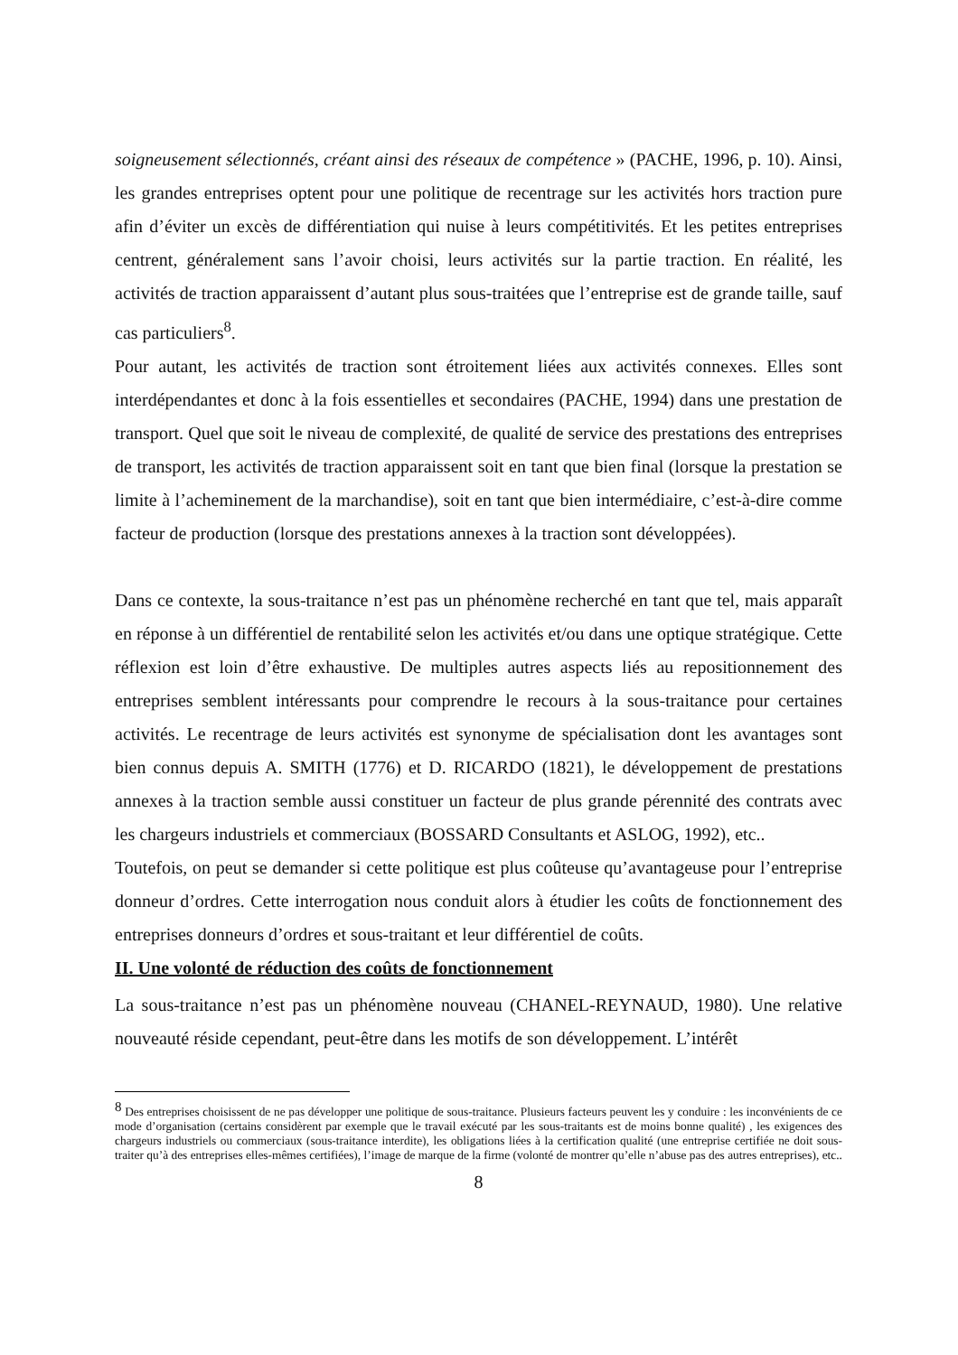soigneusement sélectionnés, créant ainsi des réseaux de compétence » (PACHE, 1996, p. 10). Ainsi, les grandes entreprises optent pour une politique de recentrage sur les activités hors traction pure afin d’éviter un excès de différentiation qui nuise à leurs compétitivités. Et les petites entreprises centrent, généralement sans l’avoir choisi, leurs activités sur la partie traction. En réalité, les activités de traction apparaissent d’autant plus sous-traitées que l’entreprise est de grande taille, sauf cas particuliers<sup>8</sup>.
Pour autant, les activités de traction sont étroitement liées aux activités connexes. Elles sont interdépendantes et donc à la fois essentielles et secondaires (PACHE, 1994) dans une prestation de transport. Quel que soit le niveau de complexité, de qualité de service des prestations des entreprises de transport, les activités de traction apparaissent soit en tant que bien final (lorsque la prestation se limite à l’acheminement de la marchandise), soit en tant que bien intermédiaire, c’est-à-dire comme facteur de production (lorsque des prestations annexes à la traction sont développées).
Dans ce contexte, la sous-traitance n’est pas un phénomène recherché en tant que tel, mais apparaît en réponse à un différentiel de rentabilité selon les activités et/ou dans une optique stratégique. Cette réflexion est loin d’être exhaustive. De multiples autres aspects liés au repositionnement des entreprises semblent intéressants pour comprendre le recours à la sous-traitance pour certaines activités. Le recentrage de leurs activités est synonyme de spécialisation dont les avantages sont bien connus depuis A. SMITH (1776) et D. RICARDO (1821), le développement de prestations annexes à la traction semble aussi constituer un facteur de plus grande pérennité des contrats avec les chargeurs industriels et commerciaux (BOSSARD Consultants et ASLOG, 1992), etc..
Toutefois, on peut se demander si cette politique est plus coûteuse qu’avantageuse pour l’entreprise donneur d’ordres. Cette interrogation nous conduit alors à étudier les coûts de fonctionnement des entreprises donneurs d’ordres et sous-traitant et leur différentiel de coûts.
II. Une volonté de réduction des coûts de fonctionnement
La sous-traitance n’est pas un phénomène nouveau (CHANEL-REYNAUD, 1980). Une relative nouveauté réside cependant, peut-être dans les motifs de son développement. L’intérêt
<sup>8</sup> Des entreprises choisissent de ne pas développer une politique de sous-traitance. Plusieurs facteurs peuvent les y conduire : les inconvénients de ce mode d’organisation (certains considèrent par exemple que le travail exécuté par les sous-traitants est de moins bonne qualité) , les exigences des chargeurs industriels ou commerciaux (sous-traitance interdite), les obligations liées à la certification qualité (une entreprise certifiée ne doit sous-traiter qu’à des entreprises elles-mêmes certifiées), l’image de marque de la firme (volonté de montrer qu’elle n’abuse pas des autres entreprises), etc..
8